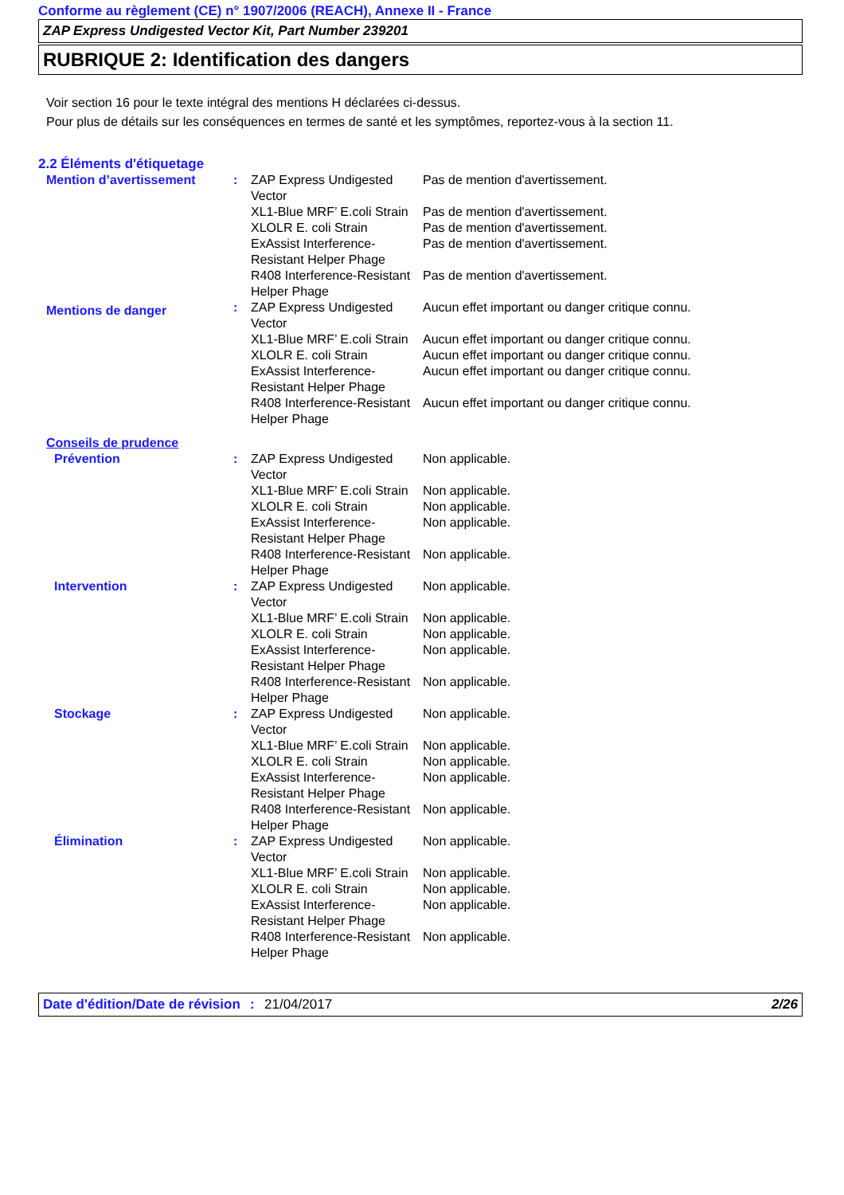Conforme au règlement (CE) n° 1907/2006 (REACH), Annexe II - France
ZAP Express Undigested Vector Kit, Part Number 239201
RUBRIQUE 2: Identification des dangers
Voir section 16 pour le texte intégral des mentions H déclarées ci-dessus.
Pour plus de détails sur les conséquences en termes de santé et les symptômes, reportez-vous à la section 11.
2.2 Éléments d'étiquetage
| Mention d’avertissement | : | ZAP Express Undigested Vector | Pas de mention d'avertissement. |
| | | XL1-Blue MRF’ E.coli Strain | Pas de mention d'avertissement. |
| | | XLOLR E. coli Strain | Pas de mention d'avertissement. |
| | | ExAssist Interference-Resistant Helper Phage | Pas de mention d'avertissement. |
| | | R408 Interference-Resistant Helper Phage | Pas de mention d'avertissement. |
| Mentions de danger | : | ZAP Express Undigested Vector | Aucun effet important ou danger critique connu. |
| | | XL1-Blue MRF’ E.coli Strain | Aucun effet important ou danger critique connu. |
| | | XLOLR E. coli Strain | Aucun effet important ou danger critique connu. |
| | | ExAssist Interference-Resistant Helper Phage | Aucun effet important ou danger critique connu. |
| | | R408 Interference-Resistant Helper Phage | Aucun effet important ou danger critique connu. |
| Conseils de prudence | | | |
| Prévention | : | ZAP Express Undigested Vector | Non applicable. |
| | | XL1-Blue MRF’ E.coli Strain | Non applicable. |
| | | XLOLR E. coli Strain | Non applicable. |
| | | ExAssist Interference-Resistant Helper Phage | Non applicable. |
| | | R408 Interference-Resistant Helper Phage | Non applicable. |
| Intervention | : | ZAP Express Undigested Vector | Non applicable. |
| | | XL1-Blue MRF’ E.coli Strain | Non applicable. |
| | | XLOLR E. coli Strain | Non applicable. |
| | | ExAssist Interference-Resistant Helper Phage | Non applicable. |
| | | R408 Interference-Resistant Helper Phage | Non applicable. |
| Stockage | : | ZAP Express Undigested Vector | Non applicable. |
| | | XL1-Blue MRF’ E.coli Strain | Non applicable. |
| | | XLOLR E. coli Strain | Non applicable. |
| | | ExAssist Interference-Resistant Helper Phage | Non applicable. |
| | | R408 Interference-Resistant Helper Phage | Non applicable. |
| Élimination | : | ZAP Express Undigested Vector | Non applicable. |
| | | XL1-Blue MRF’ E.coli Strain | Non applicable. |
| | | XLOLR E. coli Strain | Non applicable. |
| | | ExAssist Interference-Resistant Helper Phage | Non applicable. |
| | | R408 Interference-Resistant Helper Phage | Non applicable. |
Date d'édition/Date de révision
: 21/04/2017 2/26